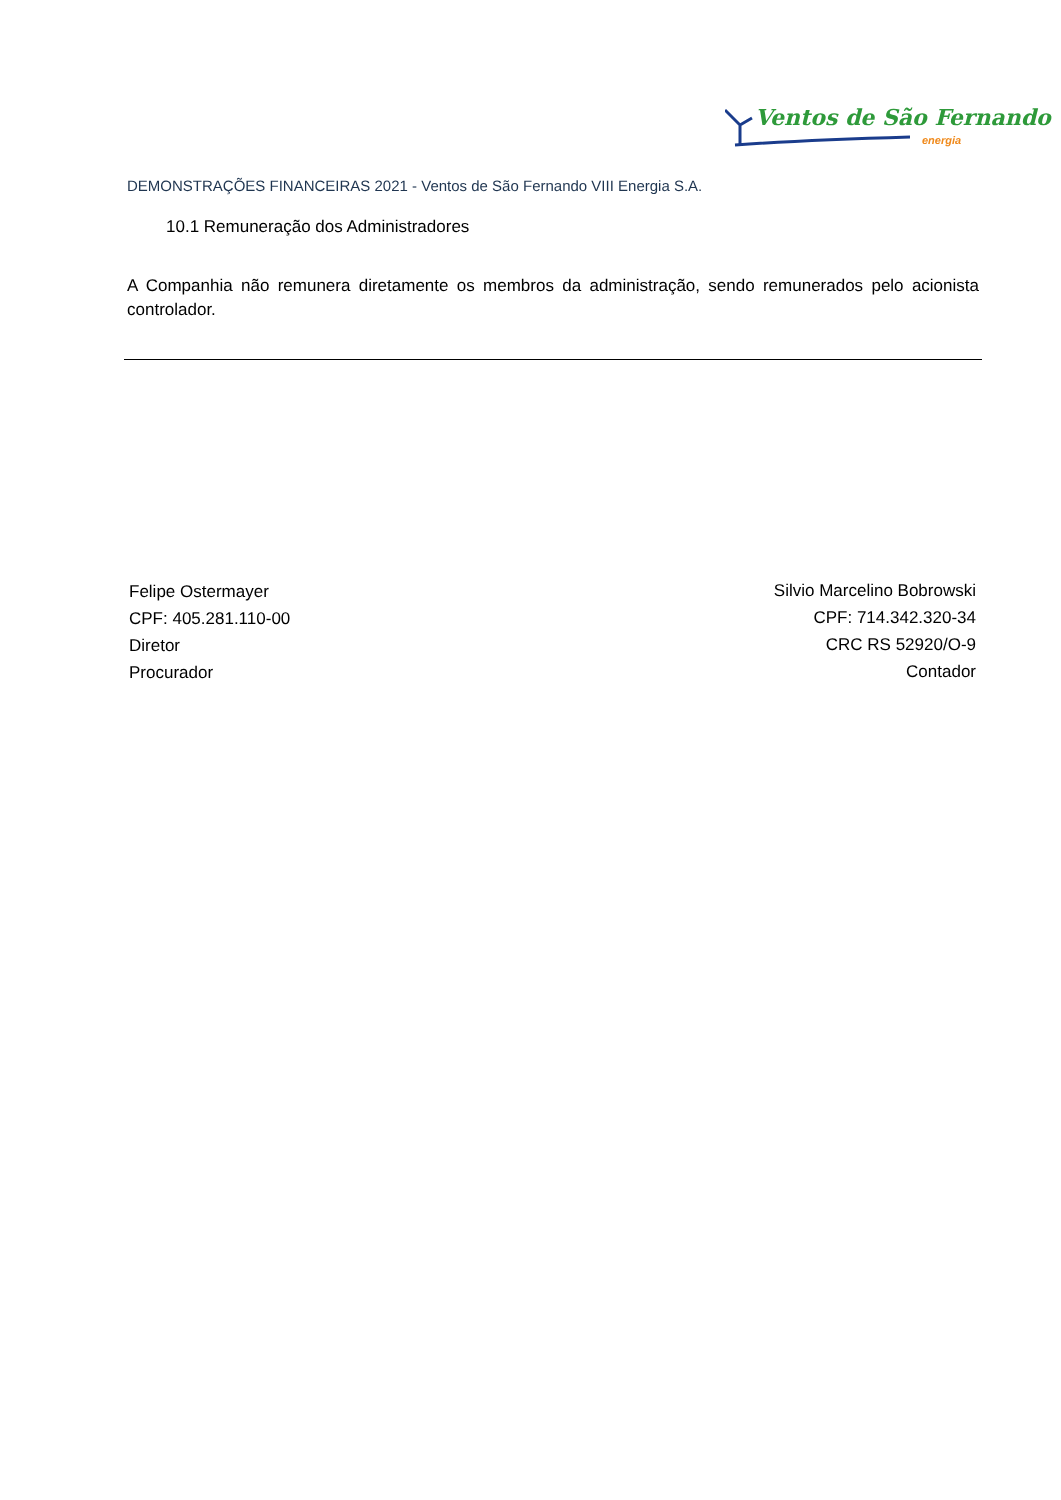Ventos de São Fernando
energia
DEMONSTRAÇÕES FINANCEIRAS 2021 - Ventos de São Fernando VIII Energia S.A.
10.1 Remuneração dos Administradores
A Companhia não remunera diretamente os membros da administração, sendo remunerados pelo acionista controlador.
Felipe Ostermayer
CPF: 405.281.110-00
Diretor
Procurador
Silvio Marcelino Bobrowski
CPF: 714.342.320-34
CRC RS 52920/O-9
Contador